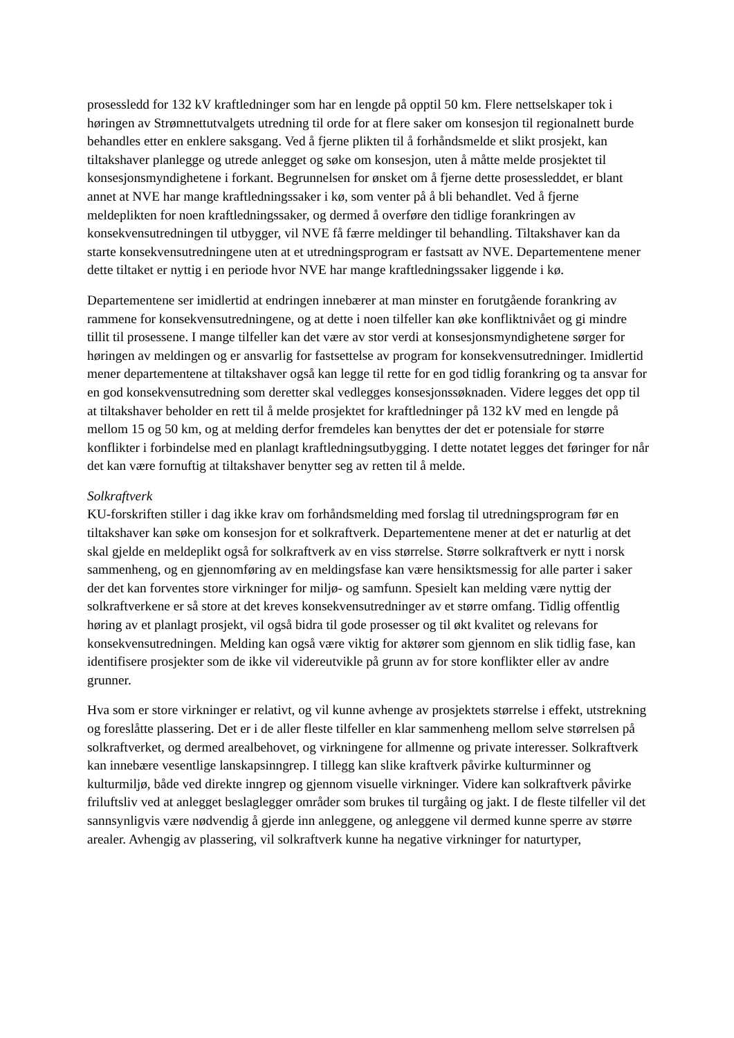prosessledd for 132 kV kraftledninger som har en lengde på opptil 50 km. Flere nettselskaper tok i høringen av Strømnettutvalgets utredning til orde for at flere saker om konsesjon til regionalnett burde behandles etter en enklere saksgang. Ved å fjerne plikten til å forhåndsmelde et slikt prosjekt, kan tiltakshaver planlegge og utrede anlegget og søke om konsesjon, uten å måtte melde prosjektet til konsesjonsmyndighetene i forkant. Begrunnelsen for ønsket om å fjerne dette prosessleddet, er blant annet at NVE har mange kraftledningssaker i kø, som venter på å bli behandlet. Ved å fjerne meldeplikten for noen kraftledningssaker, og dermed å overføre den tidlige forankringen av konsekvensutredningen til utbygger, vil NVE få færre meldinger til behandling. Tiltakshaver kan da starte konsekvensutredningene uten at et utredningsprogram er fastsatt av NVE. Departementene mener dette tiltaket er nyttig i en periode hvor NVE har mange kraftledningssaker liggende i kø.
Departementene ser imidlertid at endringen innebærer at man minster en forutgående forankring av rammene for konsekvensutredningene, og at dette i noen tilfeller kan øke konfliktnivået og gi mindre tillit til prosessene. I mange tilfeller kan det være av stor verdi at konsesjonsmyndighetene sørger for høringen av meldingen og er ansvarlig for fastsettelse av program for konsekvensutredninger. Imidlertid mener departementene at tiltakshaver også kan legge til rette for en god tidlig forankring og ta ansvar for en god konsekvensutredning som deretter skal vedlegges konsesjonssøknaden. Videre legges det opp til at tiltakshaver beholder en rett til å melde prosjektet for kraftledninger på 132 kV med en lengde på mellom 15 og 50 km, og at melding derfor fremdeles kan benyttes der det er potensiale for større konflikter i forbindelse med en planlagt kraftledningsutbygging. I dette notatet legges det føringer for når det kan være fornuftig at tiltakshaver benytter seg av retten til å melde.
Solkraftverk
KU-forskriften stiller i dag ikke krav om forhåndsmelding med forslag til utredningsprogram før en tiltakshaver kan søke om konsesjon for et solkraftverk. Departementene mener at det er naturlig at det skal gjelde en meldeplikt også for solkraftverk av en viss størrelse. Større solkraftverk er nytt i norsk sammenheng, og en gjennomføring av en meldingsfase kan være hensiktsmessig for alle parter i saker der det kan forventes store virkninger for miljø- og samfunn. Spesielt kan melding være nyttig der solkraftverkene er så store at det kreves konsekvensutredninger av et større omfang. Tidlig offentlig høring av et planlagt prosjekt, vil også bidra til gode prosesser og til økt kvalitet og relevans for konsekvensutredningen. Melding kan også være viktig for aktører som gjennom en slik tidlig fase, kan identifisere prosjekter som de ikke vil videreutvikle på grunn av for store konflikter eller av andre grunner.
Hva som er store virkninger er relativt, og vil kunne avhenge av prosjektets størrelse i effekt, utstrekning og foreslåtte plassering. Det er i de aller fleste tilfeller en klar sammenheng mellom selve størrelsen på solkraftverket, og dermed arealbehovet, og virkningene for allmenne og private interesser. Solkraftverk kan innebære vesentlige lanskapsinngrep. I tillegg kan slike kraftverk påvirke kulturminner og kulturmiljø, både ved direkte inngrep og gjennom visuelle virkninger. Videre kan solkraftverk påvirke friluftsliv ved at anlegget beslaglegger områder som brukes til turgåing og jakt. I de fleste tilfeller vil det sannsynligvis være nødvendig å gjerde inn anleggene, og anleggene vil dermed kunne sperre av større arealer. Avhengig av plassering, vil solkraftverk kunne ha negative virkninger for naturtyper,